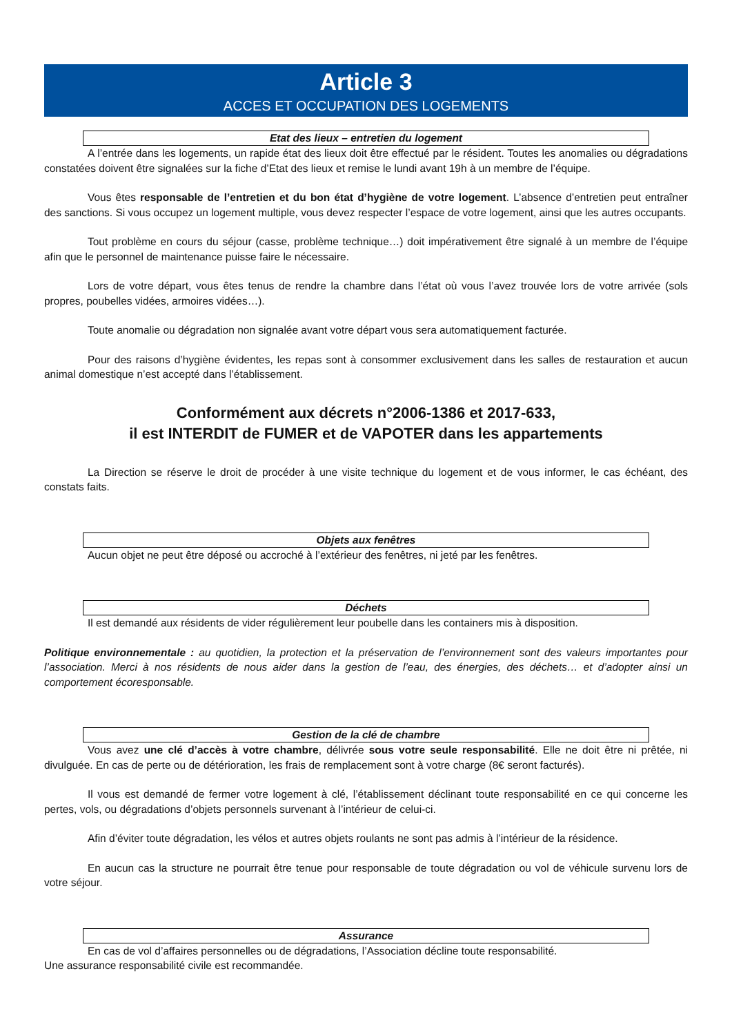Article 3
ACCES ET OCCUPATION DES LOGEMENTS
Etat des lieux – entretien du logement
A l’entrée dans les logements, un rapide état des lieux doit être effectué par le résident. Toutes les anomalies ou dégradations constatées doivent être signalées sur la fiche d’Etat des lieux et remise le lundi avant 19h à un membre de l’équipe.
Vous êtes responsable de l’entretien et du bon état d’hygiène de votre logement. L’absence d’entretien peut entraîner des sanctions. Si vous occupez un logement multiple, vous devez respecter l’espace de votre logement, ainsi que les autres occupants.
Tout problème en cours du séjour (casse, problème technique…) doit impérativement être signalé à un membre de l’équipe afin que le personnel de maintenance puisse faire le nécessaire.
Lors de votre départ, vous êtes tenus de rendre la chambre dans l’état où vous l’avez trouvée lors de votre arrivée (sols propres, poubelles vidées, armoires vidées…).
Toute anomalie ou dégradation non signalée avant votre départ vous sera automatiquement facturée.
Pour des raisons d’hygiène évidentes, les repas sont à consommer exclusivement dans les salles de restauration et aucun animal domestique n’est accepté dans l’établissement.
Conformément aux décrets n°2006-1386 et 2017-633,
il est INTERDIT de FUMER et de VAPOTER dans les appartements
La Direction se réserve le droit de procéder à une visite technique du logement et de vous informer, le cas échéant, des constats faits.
Objets aux fenêtres
Aucun objet ne peut être déposé ou accroché à l’extérieur des fenêtres, ni jeté par les fenêtres.
Déchets
Il est demandé aux résidents de vider régulièrement leur poubelle dans les containers mis à disposition.
Politique environnementale : au quotidien, la protection et la préservation de l’environnement sont des valeurs importantes pour l’association. Merci à nos résidents de nous aider dans la gestion de l’eau, des énergies, des déchets… et d’adopter ainsi un comportement écoresponsable.
Gestion de la clé de chambre
Vous avez une clé d’accès à votre chambre, délivrée sous votre seule responsabilité. Elle ne doit être ni prêtée, ni divulguée. En cas de perte ou de détérioration, les frais de remplacement sont à votre charge (8€ seront facturés).
Il vous est demandé de fermer votre logement à clé, l’établissement déclinant toute responsabilité en ce qui concerne les pertes, vols, ou dégradations d’objets personnels survenant à l’intérieur de celui-ci.
Afin d’éviter toute dégradation, les vélos et autres objets roulants ne sont pas admis à l’intérieur de la résidence.
En aucun cas la structure ne pourrait être tenue pour responsable de toute dégradation ou vol de véhicule survenu lors de votre séjour.
Assurance
En cas de vol d’affaires personnelles ou de dégradations, l’Association décline toute responsabilité.
Une assurance responsabilité civile est recommandée.